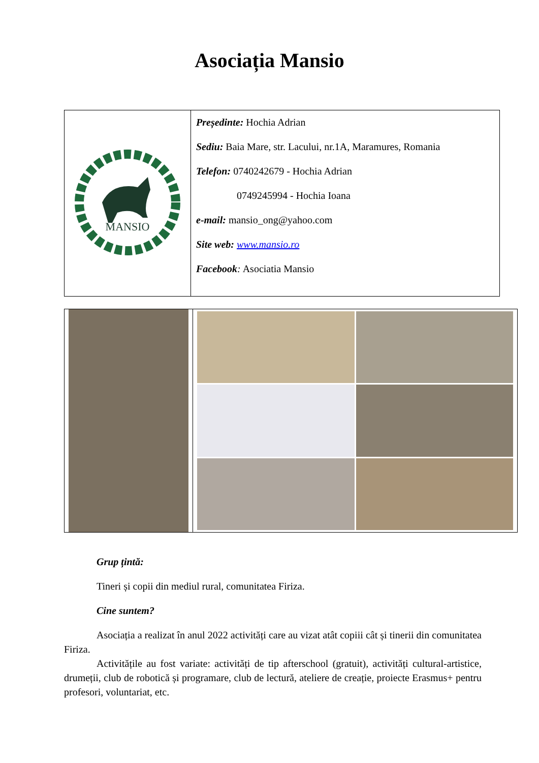Asociația Mansio
| MANSIO | Președinte: Hochia Adrian Sediu: Baia Mare, str. Lacului, nr.1A, Maramures, Romania Telefon: 0740242679 - Hochia Adrian 0749245994 - Hochia Ioana e-mail: mansio_ong@yahoo.com Site web: www.mansio.ro Facebook : Asociatia Mansio |
Grup țintă:
Tineri și copii din mediul rural, comunitatea Firiza.
Cine suntem?
Asociația a realizat în anul 2022 activități care au vizat atât copiii cât și tinerii din comunitatea Firiza.
Activitățile au fost variate: activități de tip afterschool (gratuit), activități cultural-artistice, drumeții, club de robotică și programare, club de lectură, ateliere de creație, proiecte Erasmus+ pentru profesori, voluntariat, etc.